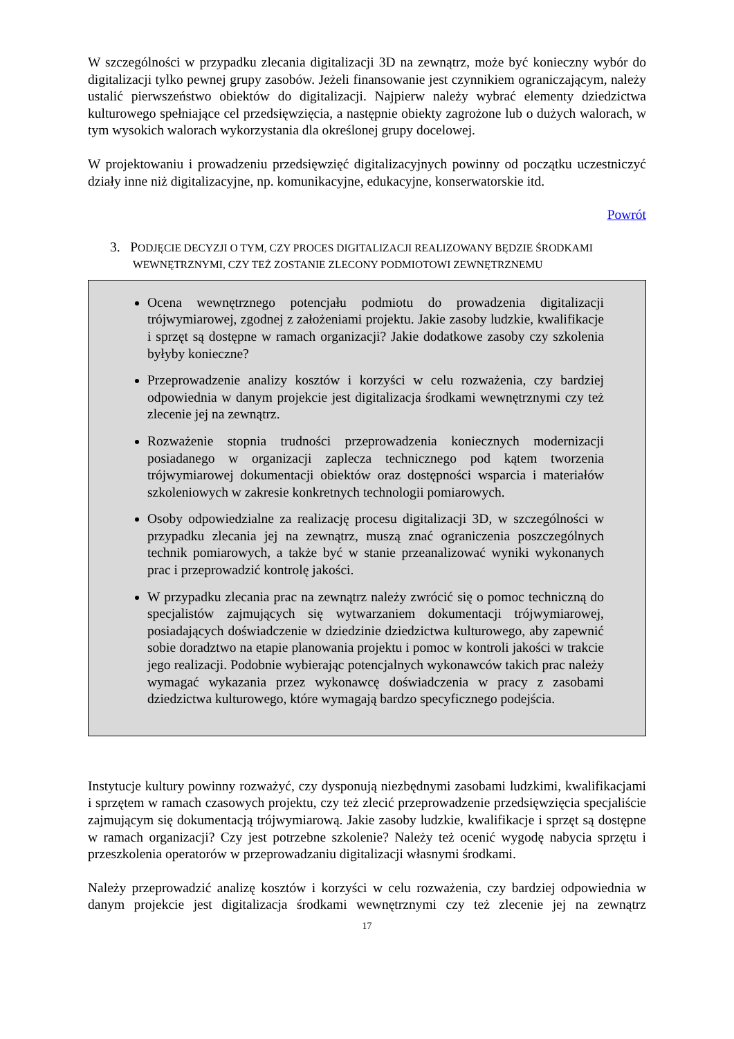W szczególności w przypadku zlecania digitalizacji 3D na zewnątrz, może być konieczny wybór do digitalizacji tylko pewnej grupy zasobów. Jeżeli finansowanie jest czynnikiem ograniczającym, należy ustalić pierwszeństwo obiektów do digitalizacji. Najpierw należy wybrać elementy dziedzictwa kulturowego spełniające cel przedsięwzięcia, a następnie obiekty zagrożone lub o dużych walorach, w tym wysokich walorach wykorzystania dla określonej grupy docelowej.
W projektowaniu i prowadzeniu przedsięwzięć digitalizacyjnych powinny od początku uczestniczyć działy inne niż digitalizacyjne, np. komunikacyjne, edukacyjne, konserwatorskie itd.
Powrót
3. PODJĘCIE DECYZJI O TYM, CZY PROCES DIGITALIZACJI REALIZOWANY BĘDZIE ŚRODKAMI WEWNĘTRZNYMI, CZY TEŻ ZOSTANIE ZLECONY PODMIOTOWI ZEWNĘTRZNEMU
Ocena wewnętrznego potencjału podmiotu do prowadzenia digitalizacji trójwymiarowej, zgodnej z założeniami projektu. Jakie zasoby ludzkie, kwalifikacje i sprzęt są dostępne w ramach organizacji? Jakie dodatkowe zasoby czy szkolenia byłyby konieczne?
Przeprowadzenie analizy kosztów i korzyści w celu rozważenia, czy bardziej odpowiednia w danym projekcie jest digitalizacja środkami wewnętrznymi czy też zlecenie jej na zewnątrz.
Rozważenie stopnia trudności przeprowadzenia koniecznych modernizacji posiadanego w organizacji zaplecza technicznego pod kątem tworzenia trójwymiarowej dokumentacji obiektów oraz dostępności wsparcia i materiałów szkoleniowych w zakresie konkretnych technologii pomiarowych.
Osoby odpowiedzialne za realizację procesu digitalizacji 3D, w szczególności w przypadku zlecania jej na zewnątrz, muszą znać ograniczenia poszczególnych technik pomiarowych, a także być w stanie przeanalizować wyniki wykonanych prac i przeprowadzić kontrolę jakości.
W przypadku zlecania prac na zewnątrz należy zwrócić się o pomoc techniczną do specjalistów zajmujących się wytwarzaniem dokumentacji trójwymiarowej, posiadających doświadczenie w dziedzinie dziedzictwa kulturowego, aby zapewnić sobie doradztwo na etapie planowania projektu i pomoc w kontroli jakości w trakcie jego realizacji. Podobnie wybierając potencjalnych wykonawców takich prac należy wymagać wykazania przez wykonawcę doświadczenia w pracy z zasobami dziedzictwa kulturowego, które wymagają bardzo specyficznego podejścia.
Instytucje kultury powinny rozważyć, czy dysponują niezbędnymi zasobami ludzkimi, kwalifikacjami i sprzętem w ramach czasowych projektu, czy też zlecić przeprowadzenie przedsięwzięcia specjaliście zajmującym się dokumentacją trójwymiarową. Jakie zasoby ludzkie, kwalifikacje i sprzęt są dostępne w ramach organizacji? Czy jest potrzebne szkolenie? Należy też ocenić wygodę nabycia sprzętu i przeszkolenia operatorów w przeprowadzaniu digitalizacji własnymi środkami.
Należy przeprowadzić analizę kosztów i korzyści w celu rozważenia, czy bardziej odpowiednia w danym projekcie jest digitalizacja środkami wewnętrznymi czy też zlecenie jej na zewnątrz
17